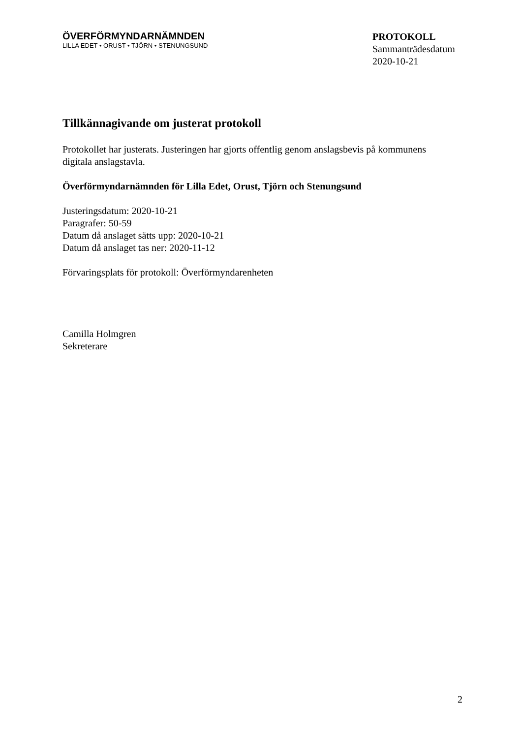ÖVERFÖRMYNDARNÄMNDEN
LILLA EDET • ORUST • TJÖRN • STENUNGSUND
PROTOKOLL
Sammanträdesdatum
2020-10-21
Tillkännagivande om justerat protokoll
Protokollet har justerats. Justeringen har gjorts offentlig genom anslagsbevis på kommunens digitala anslagstavla.
Överförmyndarnämnden för Lilla Edet, Orust, Tjörn och Stenungsund
Justeringsdatum: 2020-10-21
Paragrafer: 50-59
Datum då anslaget sätts upp: 2020-10-21
Datum då anslaget tas ner: 2020-11-12
Förvaringsplats för protokoll: Överförmyndarenheten
Camilla Holmgren
Sekreterare
2